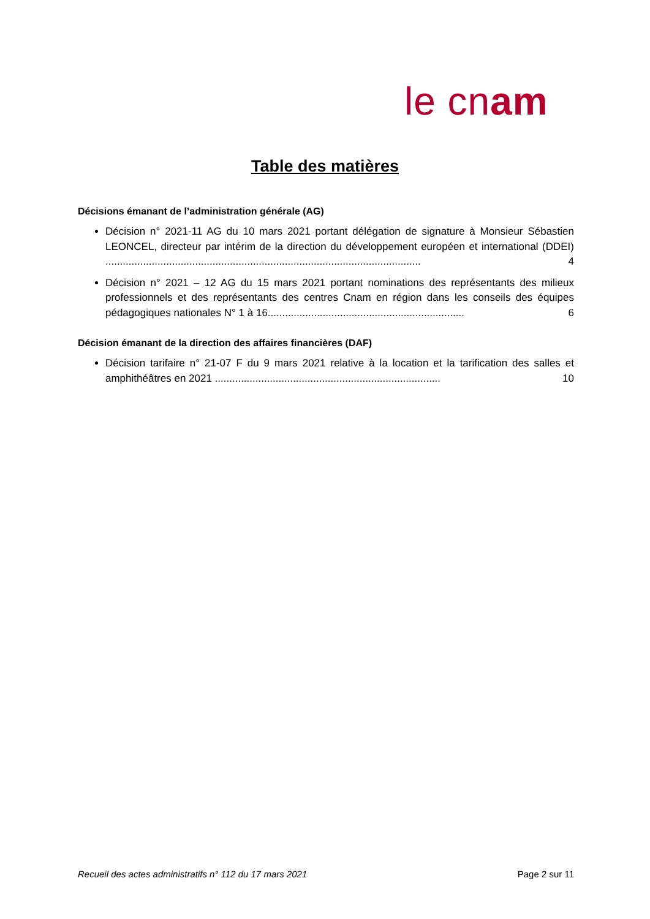le cnam
Table des matières
Décisions émanant de l’administration générale (AG)
Décision n° 2021-11 AG du 10 mars 2021 portant délégation de signature à Monsieur Sébastien LEONCEL, directeur par intérim de la direction du développement européen et international (DDEI) ............................................................................................................. 4
Décision n° 2021 – 12 AG du 15 mars 2021 portant nominations des représentants des milieux professionnels et des représentants des centres Cnam en région dans les conseils des équipes pédagogiques nationales N° 1 à 16.................................................................... 6
Décision émanant de la direction des affaires financières (DAF)
Décision tarifaire n° 21-07 F du 9 mars 2021 relative à la location et la tarification des salles et amphithéâtres en 2021 .............................................................................. 10
Recueil des actes administratifs n° 112 du 17 mars 2021 Page 2 sur 11